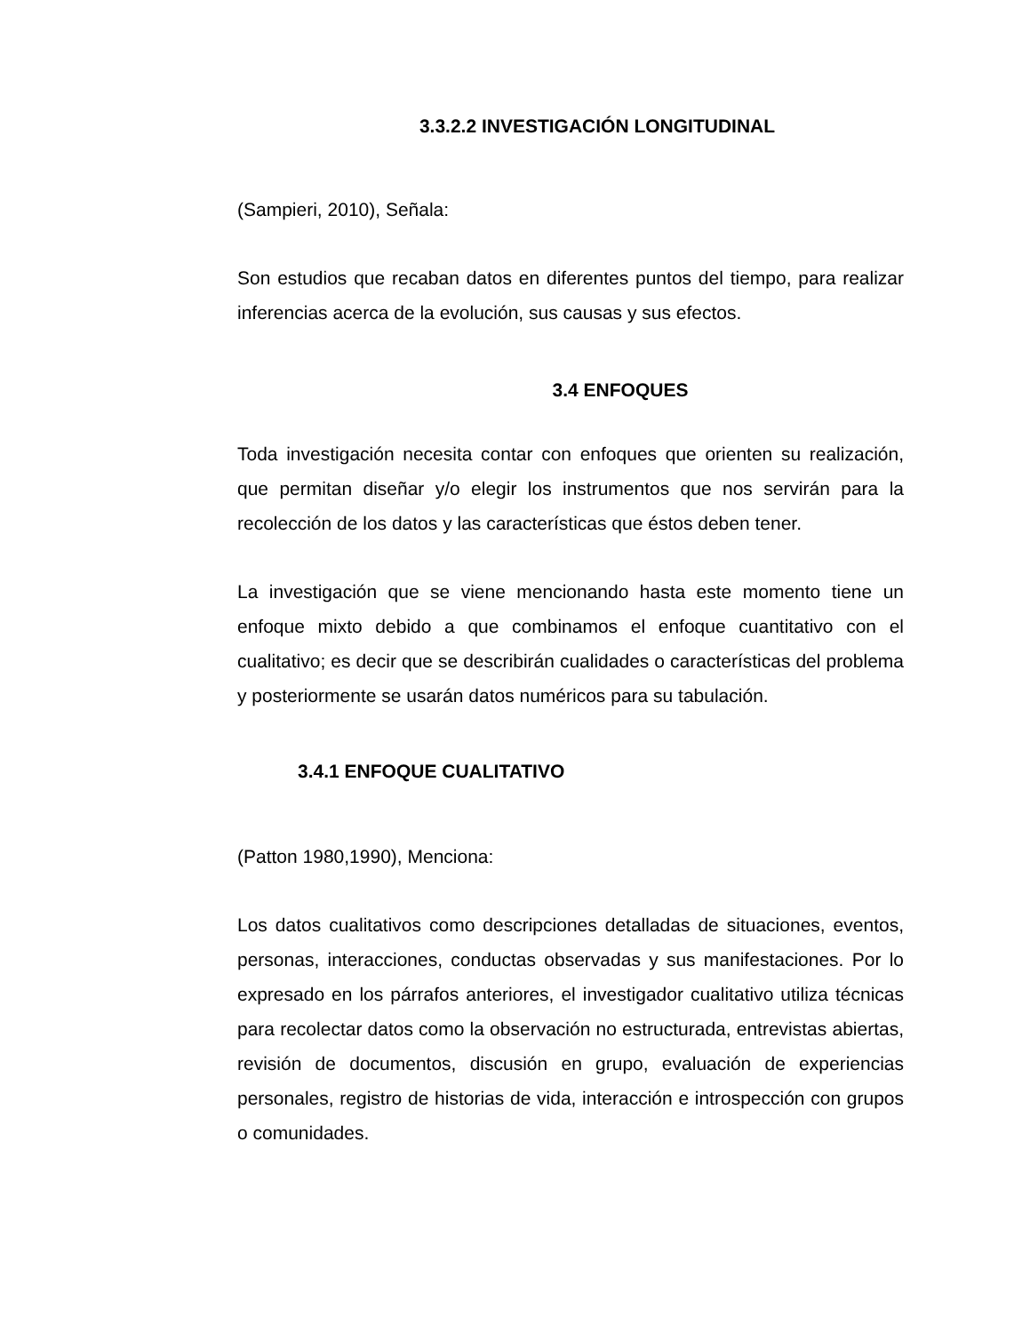3.3.2.2 INVESTIGACIÓN LONGITUDINAL
(Sampieri, 2010), Señala:
Son estudios que recaban datos en diferentes puntos del tiempo, para realizar inferencias acerca de la evolución, sus causas y sus efectos.
3.4 ENFOQUES
Toda investigación necesita contar con enfoques que orienten su realización, que permitan diseñar y/o elegir los instrumentos que nos servirán para la recolección de los datos y las características que éstos deben tener.
La investigación que se viene mencionando hasta este momento tiene un enfoque mixto debido a que combinamos el enfoque cuantitativo con el cualitativo; es decir que se describirán cualidades o características del problema y posteriormente se usarán datos numéricos para su tabulación.
3.4.1 ENFOQUE CUALITATIVO
(Patton 1980,1990), Menciona:
Los datos cualitativos como descripciones detalladas de situaciones, eventos, personas, interacciones, conductas observadas y sus manifestaciones. Por lo expresado en los párrafos anteriores, el investigador cualitativo utiliza técnicas para recolectar datos como la observación no estructurada, entrevistas abiertas, revisión de documentos, discusión en grupo, evaluación de experiencias personales, registro de historias de vida, interacción e introspección con grupos o comunidades.